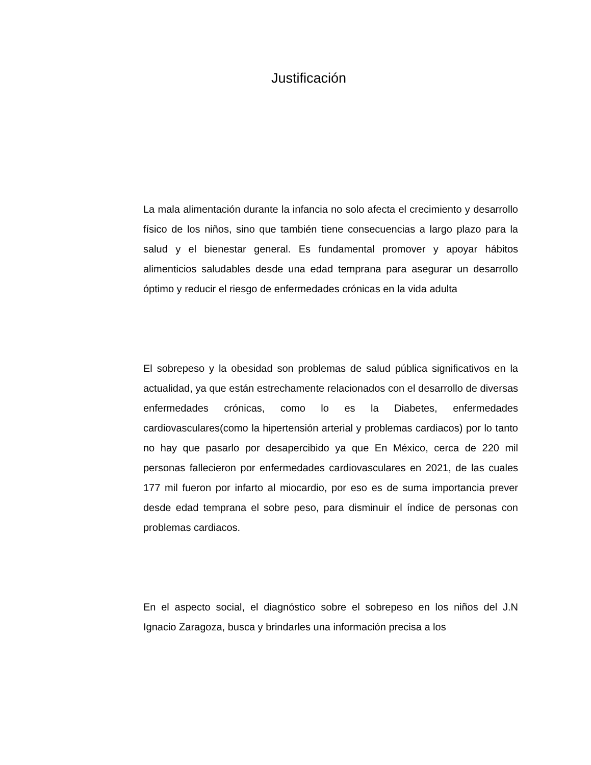Justificación
La mala alimentación durante la infancia no solo afecta el crecimiento y desarrollo físico de los niños, sino que también tiene consecuencias a largo plazo para la salud y el bienestar general. Es fundamental promover y apoyar hábitos alimenticios saludables desde una edad temprana para asegurar un desarrollo óptimo y reducir el riesgo de enfermedades crónicas en la vida adulta
El sobrepeso y la obesidad son problemas de salud pública significativos en la actualidad, ya que están estrechamente relacionados con el desarrollo de diversas enfermedades crónicas, como lo es la Diabetes, enfermedades cardiovasculares(como la hipertensión arterial y problemas cardiacos) por lo tanto no hay que pasarlo por desapercibido ya que En México, cerca de 220 mil personas fallecieron por enfermedades cardiovasculares en 2021, de las cuales 177 mil fueron por infarto al miocardio, por eso es de suma importancia prever desde edad temprana el sobre peso, para disminuir el índice de personas con problemas cardiacos.
En el aspecto social, el diagnóstico sobre el sobrepeso en los niños del J.N Ignacio Zaragoza, busca y brindarles una información precisa a los